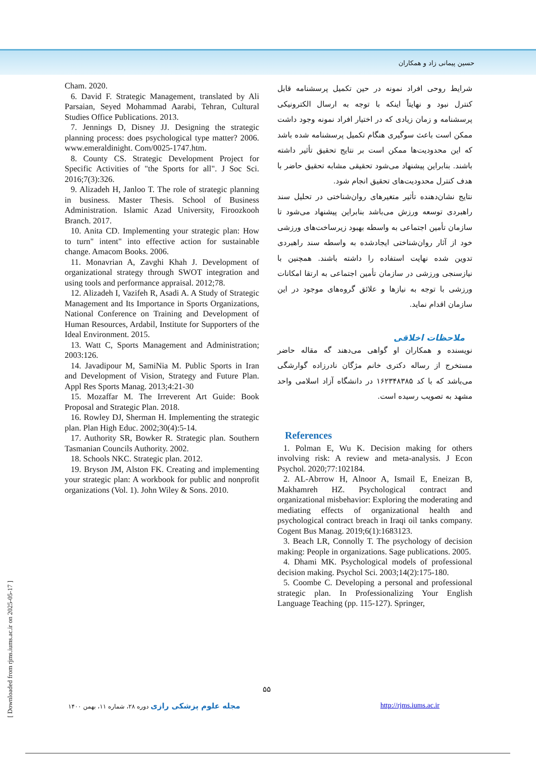حسین پیمانی زاد و همکاران
شرایط روحی افراد نمونه در حین تکمیل پرسشنامه قابل کنترل نبود و نهایتاً اینکه با توجه به ارسال الکترونیکی پرسشنامه و زمان زیادی که در اختیار افراد نمونه وجود داشت ممکن است باعث سوگیری هنگام تکمیل پرسشنامه شده باشد که این محدودیت‌ها ممکن است بر نتایج تحقیق تأثیر داشته باشند. بنابراین پیشنهاد می‌شود تحقیقی مشابه تحقیق حاضر با هدف کنترل محدودیت‌های تحقیق انجام شود.
نتایج نشان‌دهنده تأثیر متغیرهای روان‌شناختی در تحلیل سند راهبردی توسعه ورزش می‌باشد بنابراین پیشنهاد می‌شود تا سازمان تأمین اجتماعی به واسطه بهبود زیرساخت‌های ورزشی خود از آثار روان‌شناختی ایجادشده به واسطه سند راهبردی تدوین شده نهایت استفاده را داشته باشند. همچنین با نیازسنجی ورزشی در سازمان تأمین اجتماعی به ارتقا امکانات ورزشی با توجه به نیازها و علائق گروه‌های موجود در این سازمان اقدام نماید.
ملاحظات اخلاقی
نویسنده و همکاران او گواهی می‌دهند گه مقاله حاضر مستخرج از رساله دکتری خانم مژگان نادرزاده گوارشگی می‌باشد که با کد ۱۶۲۳۴۸۳۸۵ در دانشگاه آزاد اسلامی واحد مشهد به تصویب رسیده است.
References
1. Polman E, Wu K. Decision making for others involving risk: A review and meta-analysis. J Econ Psychol. 2020;77:102184.
2. AL-Abrrow H, Alnoor A, Ismail E, Eneizan B, Makhamreh HZ. Psychological contract and organizational misbehavior: Exploring the moderating and mediating effects of organizational health and psychological contract breach in Iraqi oil tanks company. Cogent Bus Manag. 2019;6(1):1683123.
3. Beach LR, Connolly T. The psychology of decision making: People in organizations. Sage publications. 2005.
4. Dhami MK. Psychological models of professional decision making. Psychol Sci. 2003;14(2):175-180.
5. Coombe C. Developing a personal and professional strategic plan. In Professionalizing Your English Language Teaching (pp. 115-127). Springer,
Cham. 2020.
6. David F. Strategic Management, translated by Ali Parsaian, Seyed Mohammad Aarabi, Tehran, Cultural Studies Office Publications. 2013.
7. Jennings D, Disney JJ. Designing the strategic planning process: does psychological type matter? 2006. www.emeraldinight. Com/0025-1747.htm.
8. County CS. Strategic Development Project for Specific Activities of "the Sports for all". J Soc Sci. 2016;7(3):326.
9. Alizadeh H, Janloo T. The role of strategic planning in business. Master Thesis. School of Business Administration. Islamic Azad University, Firoozkooh Branch. 2017.
10. Anita CD. Implementing your strategic plan: How to turn" intent" into effective action for sustainable change. Amacom Books. 2006.
11. Monavrian A, Zavghi Khah J. Development of organizational strategy through SWOT integration and using tools and performance appraisal. 2012;78.
12. Alizadeh I, Vazifeh R, Asadi A. A Study of Strategic Management and Its Importance in Sports Organizations, National Conference on Training and Development of Human Resources, Ardabil, Institute for Supporters of the Ideal Environment. 2015.
13. Watt C, Sports Management and Administration; 2003:126.
14. Javadipour M, SamiNia M. Public Sports in Iran and Development of Vision, Strategy and Future Plan. Appl Res Sports Manag. 2013;4:21-30
15. Mozaffar M. The Irreverent Art Guide: Book Proposal and Strategic Plan. 2018.
16. Rowley DJ, Sherman H. Implementing the strategic plan. Plan High Educ. 2002;30(4):5-14.
17. Authority SR, Bowker R. Strategic plan. Southern Tasmanian Councils Authority. 2002.
18. Schools NKC. Strategic plan. 2012.
19. Bryson JM, Alston FK. Creating and implementing your strategic plan: A workbook for public and nonprofit organizations (Vol. 1). John Wiley & Sons. 2010.
۵۵
مجله علوم پزشکی رازی دوره ۲۸، شماره ۱۱، بهمن ۱۴۰۰
http://rjms.iums.ac.ir
[ Downloaded from rjms.iums.ac.ir on 2025-05-17 ]